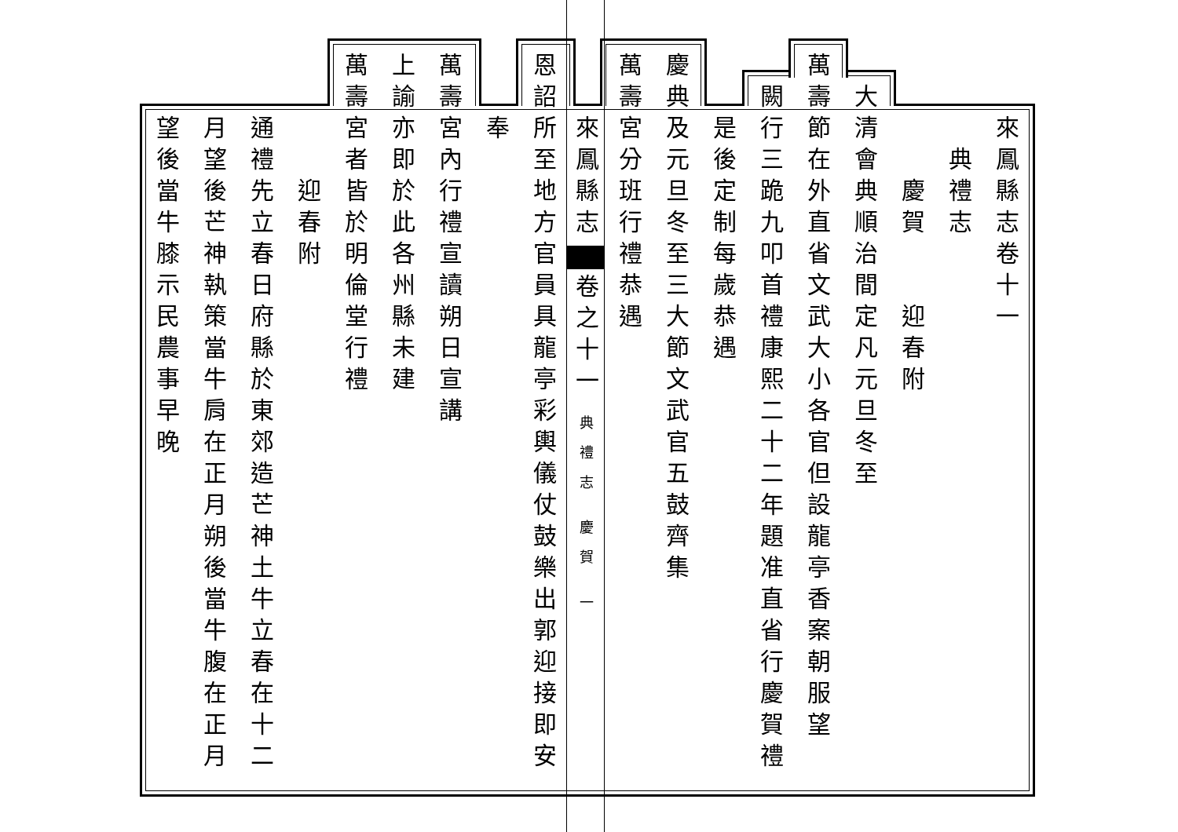來鳳縣志卷十一
典禮志
慶賀 迎春附
大清會典順治間定凡元旦冬至
萬壽節在外直省文武大小各官但設龍亭香案朝服望
闕行三跪九叩首禮康熙二十二年題准直省行慶賀禮
是後定制每歲恭遇
慶典及元旦冬至三大節文武官五鼓齊集
萬壽宮分班行禮恭遇
來鳳縣志 卷之十一 典禮志 慶賀 一
恩詔所至地方官員具龍亭彩輿儀仗鼓樂出郭迎接即安
奉
萬壽宮內行禮宣讀朔日宣講
上諭亦即於此各州縣未建
萬壽宮者皆於明倫堂行禮
迎春附
通禮先立春日府縣於東郊造芒神土牛立春在十二
月望後芒神執策當牛肩在正月朔後當牛腹在正月
望後當牛膝示民農事早晚